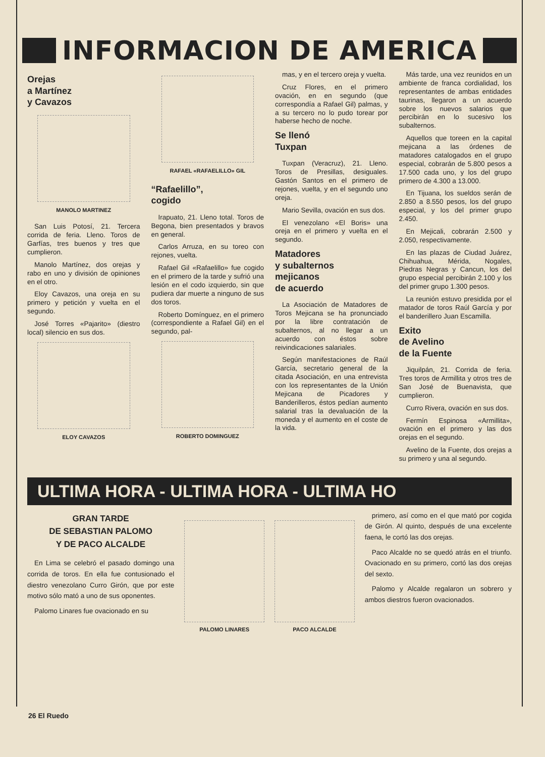INFORMACION DE AMERICA
Orejas
a Martínez
y Cavazos
MANOLO MARTINEZ
San Luis Potosí, 21. Tercera corrida de feria. Lleno. Toros de Garfías, tres buenos y tres que cumplieron.
Manolo Martínez, dos orejas y rabo en uno y división de opiniones en el otro.
Eloy Cavazos, una oreja en su primero y petición y vuelta en el segundo.
José Torres «Pajarito» (diestro local) silencio en sus dos.
ELOY CAVAZOS
RAFAEL «RAFAELILLO» GIL
“Rafaelillo”,
cogido
Irapuato, 21. Lleno total. Toros de Begona, bien presentados y bravos en general.
Carlos Arruza, en su toreo con rejones, vuelta.
Rafael Gil «Rafaelillo» fue cogido en el primero de la tarde y sufrió una lesión en el codo izquierdo, sin que pudiera dar muerte a ninguno de sus dos toros.
Roberto Domínguez, en el primero (correspondiente a Rafael Gil) en el segundo, pal-
ROBERTO DOMINGUEZ
mas, y en el tercero oreja y vuelta.
Cruz Flores, en el primero ovación, en en segundo (que correspondía a Rafael Gil) palmas, y a su tercero no lo pudo torear por haberse hecho de noche.
Se llenó
Tuxpan
Tuxpan (Veracruz), 21. Lleno. Toros de Presillas, desiguales. Gastón Santos en el primero de rejones, vuelta, y en el segundo uno oreja.
Mario Sevilla, ovación en sus dos.
El venezolano «El Boris» una oreja en el primero y vuelta en el segundo.
Matadores
y subalternos
mejicanos
de acuerdo
La Asociación de Matadores de Toros Mejicana se ha pronunciado por la libre contratación de subalternos, al no llegar a un acuerdo con éstos sobre reivindicaciones salariales.
Según manifestaciones de Raúl García, secretario general de la citada Asociación, en una entrevista con los representantes de la Unión Mejicana de Picadores y Banderilleros, éstos pedían aumento salarial tras la devaluación de la moneda y el aumento en el coste de la vida.
Más tarde, una vez reunidos en un ambiente de franca cordialidad, los representantes de ambas entidades taurinas, llegaron a un acuerdo sobre los nuevos salarios que percibirán en lo sucesivo los subalternos.
Aquellos que toreen en la capital mejicana a las órdenes de matadores catalogados en el grupo especial, cobrarán de 5.800 pesos a 17.500 cada uno, y los del grupo primero de 4.300 a 13.000.
En Tijuana, los sueldos serán de 2.850 a 8.550 pesos, los del grupo especial, y los del primer grupo 2.450.
En Mejicali, cobrarán 2.500 y 2.050, respectivamente.
En las plazas de Ciudad Juárez, Chihuahua, Mérida, Nogales, Piedras Negras y Cancun, los del grupo especial percibirán 2.100 y los del primer grupo 1.300 pesos.
La reunión estuvo presidida por el matador de toros Raúl García y por el banderillero Juan Escamilla.
Exito
de Avelino
de la Fuente
Jiquilpán, 21. Corrida de feria. Tres toros de Armillita y otros tres de San José de Buenavista, que cumplieron.
Curro Rivera, ovación en sus dos.
Fermín Espinosa «Armillita», ovación en el primero y las dos orejas en el segundo.
Avelino de la Fuente, dos orejas a su primero y una al segundo.
ULTIMA HORA - ULTIMA HORA - ULTIMA HO
GRAN TARDE
DE SEBASTIAN PALOMO
Y DE PACO ALCALDE
En Lima se celebró el pasado domingo una corrida de toros. En ella fue contusionado el diestro venezolano Curro Girón, que por este motivo sólo mató a uno de sus oponentes.
Palomo Linares fue ovacionado en su
PALOMO LINARES PACO ALCALDE
primero, así como en el que mató por cogida de Girón. Al quinto, después de una excelente faena, le cortó las dos orejas.
Paco Alcalde no se quedó atrás en el triunfo. Ovacionado en su primero, cortó las dos orejas del sexto.
Palomo y Alcalde regalaron un sobrero y ambos diestros fueron ovacionados.
26 El Ruedo